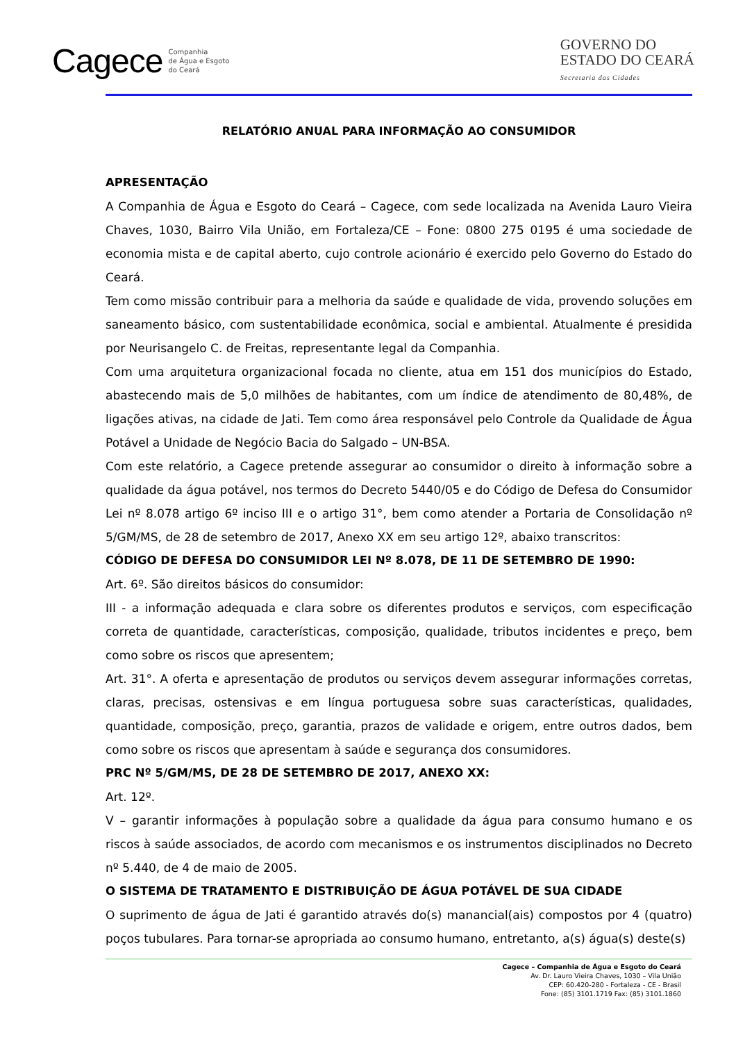Cagece Companhia
de Água e Esgoto
do Ceará
GOVERNO DO
ESTADO DO CEARÁ
Secretaria das Cidades
RELATÓRIO ANUAL PARA INFORMAÇÃO AO CONSUMIDOR
APRESENTAÇÃO
A Companhia de Água e Esgoto do Ceará – Cagece, com sede localizada na Avenida Lauro Vieira Chaves, 1030, Bairro Vila União, em Fortaleza/CE – Fone: 0800 275 0195 é uma sociedade de economia mista e de capital aberto, cujo controle acionário é exercido pelo Governo do Estado do Ceará.
Tem como missão contribuir para a melhoria da saúde e qualidade de vida, provendo soluções em saneamento básico, com sustentabilidade econômica, social e ambiental. Atualmente é presidida por Neurisangelo C. de Freitas, representante legal da Companhia.
Com uma arquitetura organizacional focada no cliente, atua em 151 dos municípios do Estado, abastecendo mais de 5,0 milhões de habitantes, com um índice de atendimento de 80,48%, de ligações ativas, na cidade de Jati. Tem como área responsável pelo Controle da Qualidade de Água Potável a Unidade de Negócio Bacia do Salgado – UN-BSA.
Com este relatório, a Cagece pretende assegurar ao consumidor o direito à informação sobre a qualidade da água potável, nos termos do Decreto 5440/05 e do Código de Defesa do Consumidor Lei nº 8.078 artigo 6º inciso III e o artigo 31°, bem como atender a Portaria de Consolidação nº 5/GM/MS, de 28 de setembro de 2017, Anexo XX em seu artigo 12º, abaixo transcritos:
CÓDIGO DE DEFESA DO CONSUMIDOR LEI Nº 8.078, DE 11 DE SETEMBRO DE 1990:
Art. 6º. São direitos básicos do consumidor:
III - a informação adequada e clara sobre os diferentes produtos e serviços, com especificação correta de quantidade, características, composição, qualidade, tributos incidentes e preço, bem como sobre os riscos que apresentem;
Art. 31°. A oferta e apresentação de produtos ou serviços devem assegurar informações corretas, claras, precisas, ostensivas e em língua portuguesa sobre suas características, qualidades, quantidade, composição, preço, garantia, prazos de validade e origem, entre outros dados, bem como sobre os riscos que apresentam à saúde e segurança dos consumidores.
PRC Nº 5/GM/MS, DE 28 DE SETEMBRO DE 2017, ANEXO XX:
Art. 12º.
V – garantir informações à população sobre a qualidade da água para consumo humano e os riscos à saúde associados, de acordo com mecanismos e os instrumentos disciplinados no Decreto nº 5.440, de 4 de maio de 2005.
O SISTEMA DE TRATAMENTO E DISTRIBUIÇÃO DE ÁGUA POTÁVEL DE SUA CIDADE
O suprimento de água de Jati é garantido através do(s) manancial(ais) compostos por 4 (quatro) poços tubulares. Para tornar-se apropriada ao consumo humano, entretanto, a(s) água(s) deste(s)
Cagece – Companhia de Água e Esgoto do Ceará
Av. Dr. Lauro Vieira Chaves, 1030 – Vila União
CEP: 60.420-280 - Fortaleza - CE - Brasil
Fone: (85) 3101.1719 Fax: (85) 3101.1860